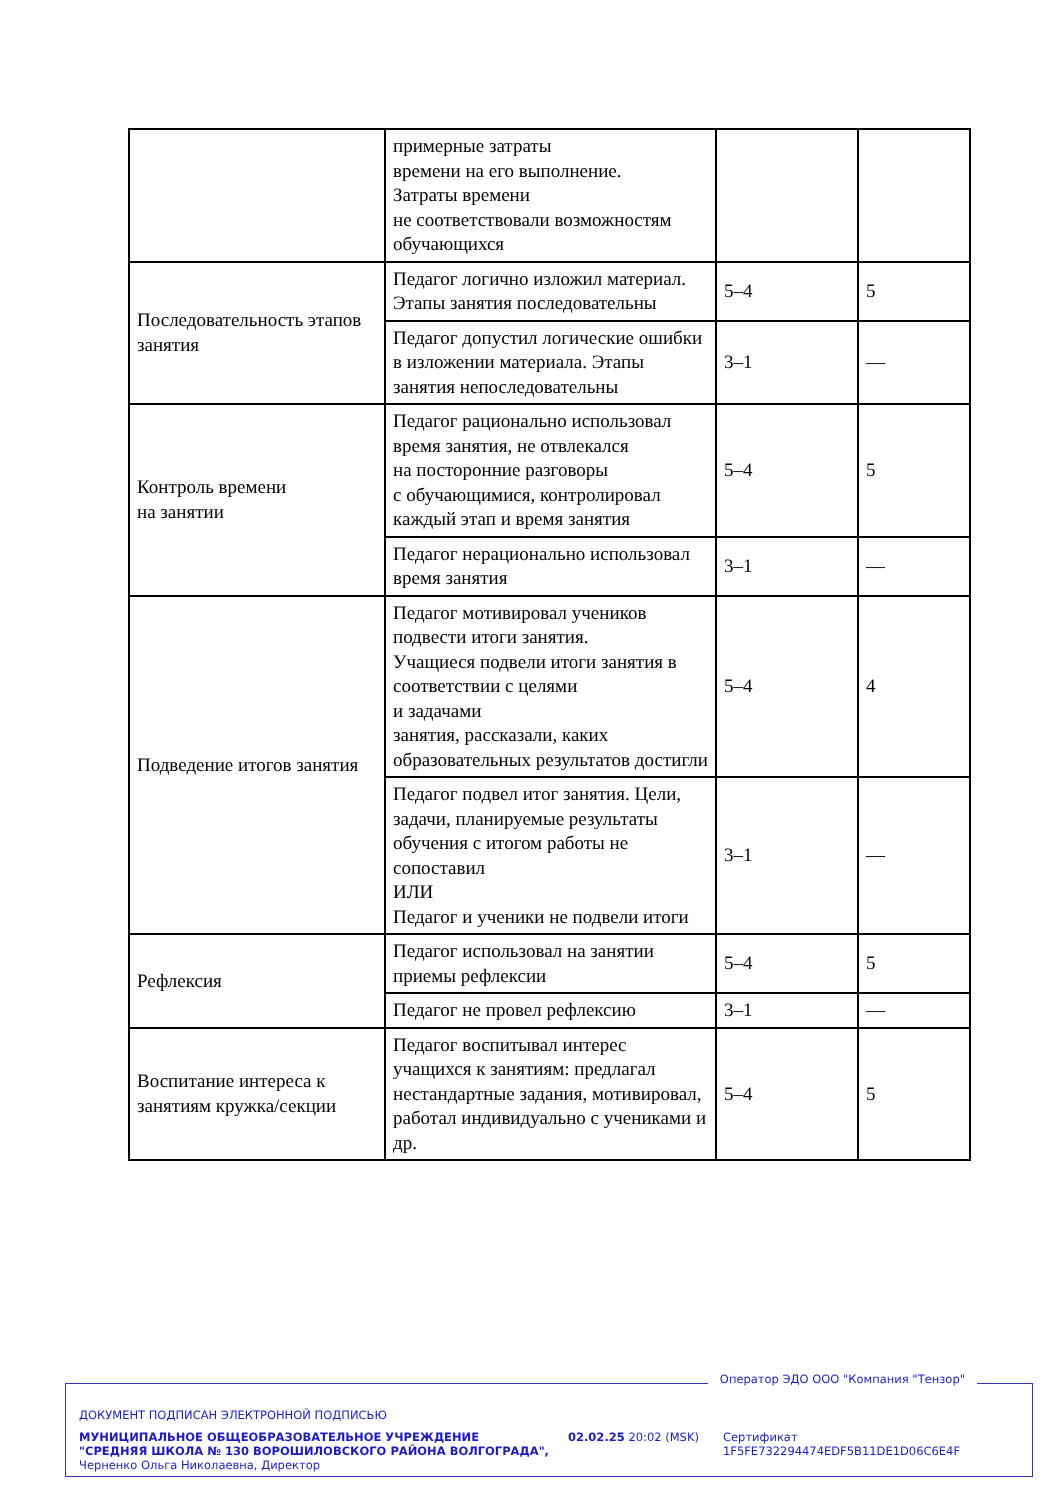| | примерные затраты времени на его выполнение. Затраты времени не соответствовали возможностям обучающихся | | |
| Последовательность этапов занятия | Педагог логично изложил материал. Этапы занятия последовательны | 5–4 | 5 |
| | Педагог допустил логические ошибки в изложении материала. Этапы занятия непоследовательны | 3–1 | — |
| Контроль времени на занятии | Педагог рационально использовал время занятия, не отвлекался на посторонние разговоры с обучающимися, контролировал каждый этап и время занятия | 5–4 | 5 |
| | Педагог нерационально использовал время занятия | 3–1 | — |
| Подведение итогов занятия | Педагог мотивировал учеников подвести итоги занятия. Учащиеся подвели итоги занятия в соответствии с целями и задачами занятия, рассказали, каких образовательных результатов достигли | 5–4 | 4 |
| | Педагог подвел итог занятия. Цели, задачи, планируемые результаты обучения с итогом работы не сопоставил ИЛИ Педагог и ученики не подвели итоги | 3–1 | — |
| Рефлексия | Педагог использовал на занятии приемы рефлексии | 5–4 | 5 |
| | Педагог не провел рефлексию | 3–1 | — |
| Воспитание интереса к занятиям кружка/секции | Педагог воспитывал интерес учащихся к занятиям: предлагал нестандартные задания, мотивировал, работал индивидуально с учениками и др. | 5–4 | 5 |
Оператор ЭДО ООО "Компания "Тензор"
ДОКУМЕНТ ПОДПИСАН ЭЛЕКТРОННОЙ ПОДПИСЬЮ
МУНИЦИПАЛЬНОЕ ОБЩЕОБРАЗОВАТЕЛЬНОЕ УЧРЕЖДЕНИЕ "СРЕДНЯЯ ШКОЛА № 130 ВОРОШИЛОВСКОГО РАЙОНА ВОЛГОГРАДА", Черненко Ольга Николаевна, Директор
02.02.25 20:02 (MSK)
Сертификат 1F5FE732294474EDF5B11DE1D06C6E4F